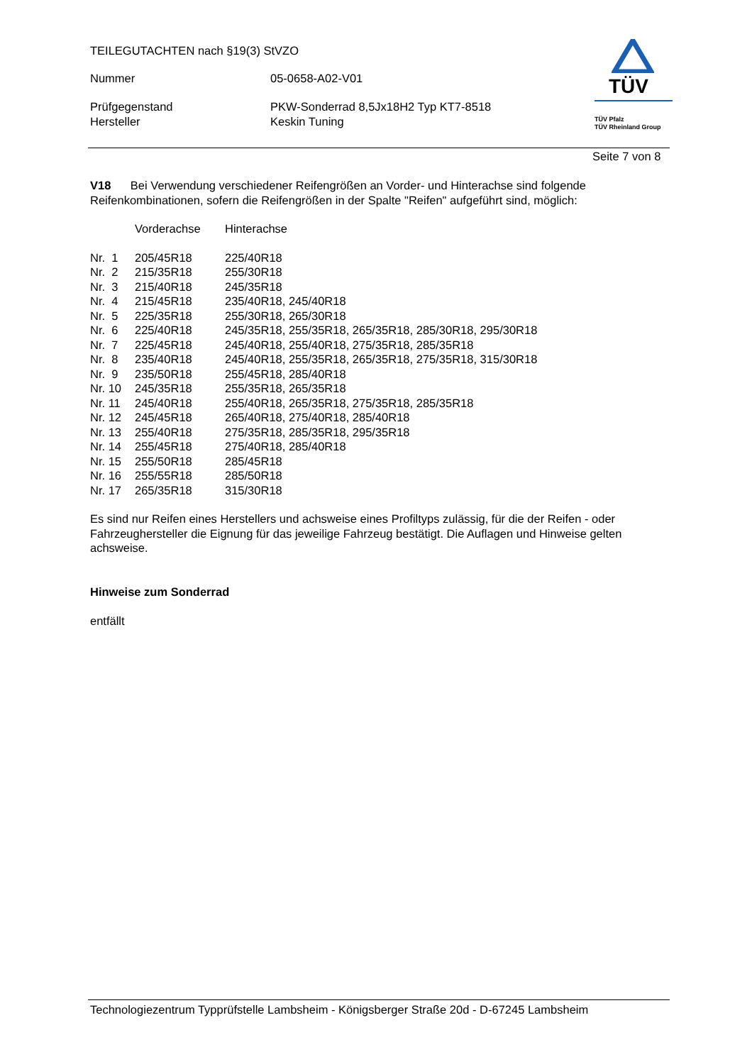TEILEGUTACHTEN nach §19(3) StVZO
Nummer 05-0658-A02-V01
Prüfgegenstand PKW-Sonderrad 8,5Jx18H2 Typ KT7-8518
Hersteller Keskin Tuning
TÜV
TÜV Pfalz
TÜV Rheinland Group
Seite 7 von 8
V18 Bei Verwendung verschiedener Reifengrößen an Vorder- und Hinterachse sind folgende Reifenkombinationen, sofern die Reifengrößen in der Spalte "Reifen" aufgeführt sind, möglich:
| | Vorderachse | Hinterachse |
| Nr. 1 | 205/45R18 | 225/40R18 |
| Nr. 2 | 215/35R18 | 255/30R18 |
| Nr. 3 | 215/40R18 | 245/35R18 |
| Nr. 4 | 215/45R18 | 235/40R18, 245/40R18 |
| Nr. 5 | 225/35R18 | 255/30R18, 265/30R18 |
| Nr. 6 | 225/40R18 | 245/35R18, 255/35R18, 265/35R18, 285/30R18, 295/30R18 |
| Nr. 7 | 225/45R18 | 245/40R18, 255/40R18, 275/35R18, 285/35R18 |
| Nr. 8 | 235/40R18 | 245/40R18, 255/35R18, 265/35R18, 275/35R18, 315/30R18 |
| Nr. 9 | 235/50R18 | 255/45R18, 285/40R18 |
| Nr. 10 | 245/35R18 | 255/35R18, 265/35R18 |
| Nr. 11 | 245/40R18 | 255/40R18, 265/35R18, 275/35R18, 285/35R18 |
| Nr. 12 | 245/45R18 | 265/40R18, 275/40R18, 285/40R18 |
| Nr. 13 | 255/40R18 | 275/35R18, 285/35R18, 295/35R18 |
| Nr. 14 | 255/45R18 | 275/40R18, 285/40R18 |
| Nr. 15 | 255/50R18 | 285/45R18 |
| Nr. 16 | 255/55R18 | 285/50R18 |
| Nr. 17 | 265/35R18 | 315/30R18 |
Es sind nur Reifen eines Herstellers und achsweise eines Profiltyps zulässig, für die der Reifen - oder Fahrzeughersteller die Eignung für das jeweilige Fahrzeug bestätigt. Die Auflagen und Hinweise gelten achsweise.
Hinweise zum Sonderrad
entfällt
Technologiezentrum Typprüfstelle Lambsheim - Königsberger Straße 20d - D-67245 Lambsheim